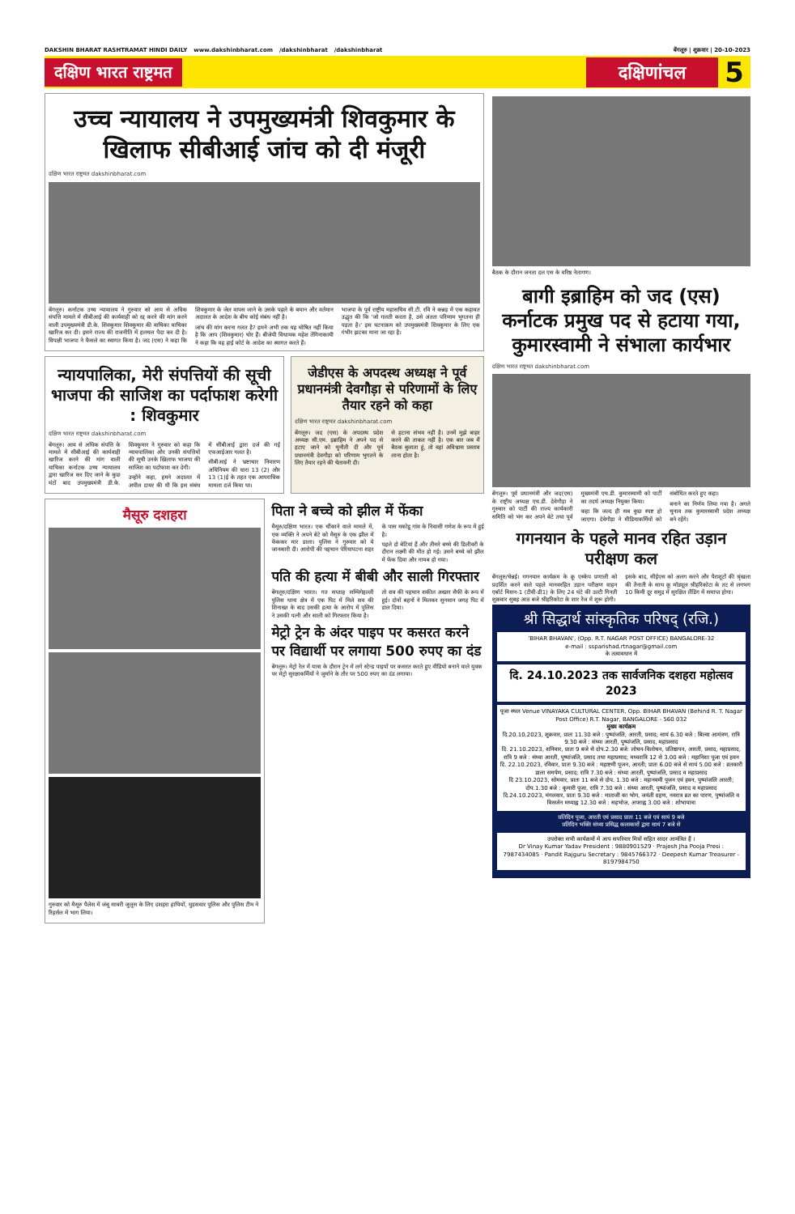DAKSHIN BHARAT RASHTRAMAT HINDI DAILY www.dakshinbharat.com /dakshinbharat /dakshinbharat बेंगलूरु | शुक्रवार | 20-10-2023
दक्षिण भारत राष्ट्रमत दक्षिणांचल 5
उच्च न्यायालय ने उपमुख्यमंत्री शिवकुमार के खिलाफ सीबीआई जांच को दी मंजूरी
दक्षिण भारत राष्ट्रमत dakshinbharat.com
बेंगलूरु। कर्नाटक उच्च न्यायालय ने गुरुवार को आय से अधिक संपत्ति मामले में सीबीआई की कार्यवाही को रद्द करने की मांग करने वाली उपमुख्यमंत्री डी.के. शिवकुमार शिवकुमार की याचिका याचिका खारिज कर दी। इसने राज्य की राजनीति में हलचल पैदा कर दी है। विपक्षी भाजपा ने फैसले का स्वागत किया है। जद (एस) ने कहा कि शिवकुमार के जेल वापस जाने के उसके पहले के बयान और वर्तमान अदालत के आदेश के बीच कोई संबंध नहीं है।
जांच की मांग करना गलत है? हमने अभी तक यह घोषित नहीं किया है कि आप (शिवकुमार) चोर हैं। बीजेपी विधायक महेश तेंगिनाकायी ने कहा कि वह हाई कोर्ट के आदेश का स्वागत करते हैं।
भाजपा के पूर्व राष्ट्रीय महासचिव सी.टी. रवि ने कन्नड़ में एक कहावत उद्धृत की कि 'जो गलती करता है, उसे अंततः परिणाम भुगतना ही पड़ता है।' इस घटनाक्रम को उपमुख्यमंत्री शिवकुमार के लिए एक गंभीर झटका माना जा रहा है।
न्यायपालिका, मेरी संपत्तियों की सूची भाजपा की साजिश का पर्दाफाश करेगी : शिवकुमार
दक्षिण भारत राष्ट्रमत dakshinbharat.com
बेंगलूरु। आय से अधिक संपत्ति के मामले में सीबीआई की कार्यवाही खारिज करने की मांग वाली याचिका कर्नाटक उच्च न्यायालय द्वारा खारिज कर दिए जाने के कुछ घंटों बाद उपमुख्यमंत्री डी.के. शिवकुमार ने गुरुवार को कहा कि न्यायपालिका और उनकी संपत्तियों की सूची उनके खिलाफ भाजपा की साजिश का पर्दाफाश कर देगी।
उन्होंने कहा, हमने अदालत में अपील दायर की थी कि इस संबंध में सीबीआई द्वारा दर्ज की गई एफआईआर गलत है।
सीबीआई ने भ्रष्टाचार निवारण अधिनियम की धारा 13 (2) और 13 (1)ई के तहत एक आपराधिक मामला दर्ज किया था।
जेडीएस के अपदस्थ अध्यक्ष ने पूर्व प्रधानमंत्री देवगौड़ा से परिणामों के लिए तैयार रहने को कहा
दक्षिण भारत राष्ट्रमत dakshinbharat.com
बेंगलूरु। जद (एस) के अपदस्थ प्रदेश अध्यक्ष सी.एम. इब्राहिम ने अपने पद से हटाए जाने को चुनौती दी और पूर्व प्रधानमंत्री देवगौड़ा को परिणाम भुगतने के लिए तैयार रहने की चेतावनी दी।
से हटाना संभव नहीं है। उनमें मुझे बाहर करने की ताकत नहीं है। एक बार जब मैं बैठक बुलाता हूं, तो वहां अविश्वास प्रस्ताव लाना होता है।
मैसूरु दशहरा
गुरुवार को मैसूरु पैलेस में जंबू सावरी जुलूस के लिए दशहरा हाथियों, घुड़सवार पुलिस और पुलिस टीम ने रिहर्सल में भाग लिया।
पिता ने बच्चे को झील में फेंका
मैसूरु/दक्षिण भारत। एक चौंकाने वाले मामले में, एक व्यक्ति ने अपने बेटे को मैसूरु के एक झील में फेंककर मार डाला। पुलिस ने गुरुवार को ये जानकारी दी। आरोपी की पहचान पेरियापटना शहर के पास मकोडू गांव के निवासी गणेश के रूप में हुई है।
पहले दो बेटियां हैं और तीसरे बच्चे की डिलीवरी के दौरान लक्ष्मी की मौत हो गई। उसने बच्चे को झील में फेंक दिया और गायब हो गया।
पति की हत्या में बीबी और साली गिरफ्तार
बेंगलूरु/दक्षिण भारत। गत सप्ताह सम्पिगेहल्ली पुलिस थाना क्षेत्र में एक पिट में मिले शव की शिनाख्त के बाद उसकी हत्या के आरोप में पुलिस ने उसकी पत्नी और साली को गिरफ्तार किया है।
तो शव की पहचान शकील अख्तर सैफी के रूप में हुई। दोनों बहनों ने मिलकर सुनसान जगह पिट में डाल दिया।
मेट्रो ट्रेन के अंदर पाइप पर कसरत करने पर विद्यार्थी पर लगाया 500 रुपए का दंड
बेंगलूरु। मेट्रो रेल में यात्रा के दौरान ट्रेन में लगे स्टेन्ड पाइपों पर कसरत करते हुए वीडियो बनाने वाले युवक पर मेट्रो सुरक्षाकर्मियों ने जुर्माने के तौर पर 500 रुपए का दंड लगाया।
बैठक के दौरान जनता दल एस के वरिष्ठ नेतागण।
बागी इब्राहिम को जद (एस) कर्नाटक प्रमुख पद से हटाया गया, कुमारस्वामी ने संभाला कार्यभार
दक्षिण भारत राष्ट्रमत dakshinbharat.com
बेंगलूरु। पूर्व प्रधानमंत्री और जद(एस) के राष्ट्रीय अध्यक्ष एच.डी. देवेगौड़ा ने गुरुवार को पार्टी की राज्य कार्यकारी समिति को भंग कर अपने बेटे तथा पूर्व मुख्यमंत्री एच.डी. कुमारस्वामी को पार्टी का तदर्थ अध्यक्ष नियुक्त किया।
कहा कि जल्द ही सब कुछ स्पष्ट हो जाएगा। देवेगौड़ा ने मीडियाकर्मियों को संबोधित करते हुए कहा।
बनाने का निर्णय लिया गया है। अगले चुनाव तक कुमारस्वामी प्रदेश अध्यक्ष बने रहेंगे।
गगनयान के पहले मानव रहित उड़ान परीक्षण कल
बेंगलूरु/चेन्नई। गगनयान कार्यक्रम के क्रू एस्केप प्रणाली को प्रदर्शित करने वाले पहले मानवरहित उड़ान परीक्षण वाहन एबॉर्ट मिशन-1 (टीवी-डी1) के लिए 24 घंटे की उल्टी गिनती शुक्रवार सुबह आठ बजे श्रीहरिकोटा के शार रेंज में शुरू होगी।
इसके बाद, सीईएस को अलग करने और पैराशूटों की श्रृंखला की तैनाती के साथ क्रू मॉड्यूल श्रीहरिकोटा के तट से लगभग 10 किमी दूर समुद्र में सुरक्षित लैंडिंग में समाप्त होगा।
श्री सिद्धार्थ सांस्कृतिक परिषद् (रजि.)
'BIHAR BHAVAN', (Opp. R.T. NAGAR POST OFFICE) BANGALORE-32
e-mail : ssparishad.rtnagar@gmail.com
के तत्वावधान में
दि. 24.10.2023 तक सार्वजनिक दशहरा महोत्सव 2023
पूजा स्थल Venue VINAYAKA CULTURAL CENTER, Opp. BIHAR BHAVAN (Behind R. T. Nagar Post Office) R.T. Nagar, BANGALORE - 560 032
मुख्य कार्यक्रम
दि.20.10.2023, शुक्रवार, प्रातः 11.30 बजे : पुष्पांजलि, आरती, प्रसाद; सायं 6.30 बजे : बिल्वा आमंत्रण, रात्रि 9.30 बजे : संध्या आरती, पुष्पांजलि, प्रसाद, महाप्रसाद
दि. 21.10.2023, शनिवार, प्रातः 9 बजे से दोप.2.30 बजे: लोचन-विलोचन, प्रतिष्ठापन, आरती, प्रसाद, महाप्रसाद, रात्रि 9 बजे : संध्या आरती, पुष्पांजलि, प्रसाद तथा महाप्रसाद; मध्यरात्रि 12 से 3.00 बजे : महानिशा पूजा एवं हवन
दि. 22.10.2023, रविवार, प्रातः 9.30 बजे : महाष्टमी पूजन, आरती; प्रातः 6.00 बजे से सायं 5.00 बजे : व्रतकारी डाला समर्पण, प्रसाद; रात्रि 7.30 बजे : संध्या आरती, पुष्पांजलि, प्रसाद व महाप्रसाद
दि 23.10.2023, सोमवार, प्रातः 11 बजे से दोप. 1.30 बजे : महानवमी पूजन एवं हवन, पुष्पांजलि आरती; दोप.1.30 बजे : कुमारी पूजा, रात्रि 7.30 बजे : संध्या आरती, पुष्पांजलि, प्रसाद व महाप्रसाद
दि.24.10.2023, मंगलवार, प्रातः 9.30 बजे : माताजी का भोग, जयंती ग्रहण, नवरात्र व्रत का पारण, पुष्पांजलि व विसर्जन मध्याह्न 12.30 बजे : सहभोज, अपराह्न 3.00 बजे : शोभायात्रा
प्रतिदिन पूजा, आरती एवं प्रसाद प्रातः 11 बजे एवं सायं 9 बजे
प्रतिदिन भक्ति संध्या प्रसिद्ध कलाकारों द्वारा सायं 7 बजे से
उपरोक्त सभी कार्यक्रमों में आप सपरिवार मित्रों सहित सादर आमंत्रित हैं ।
Dr Vinay Kumar Yadav President : 9880901529 · Prajesh Jha Pooja Presi : 7987434085 · Pandit Rajguru Secretary : 9845766372 · Deepesh Kumar Treasurer - 8197984750